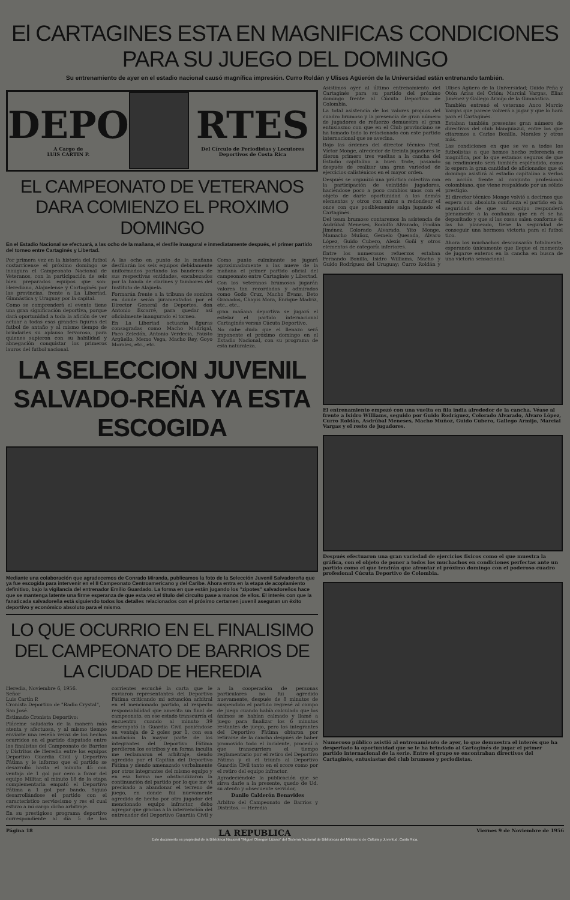El CARTAGINES ESTA EN MAGNIFICAS CONDICIONES PARA SU JUEGO DEL DOMINGO
Su entrenamiento de ayer en el estadio nacional causó magnífica impresión. Curro Roldán y Ulises Agüerón de la Universidad están entrenando también.
DEPO
A Cargo de
LUIS CARTIN P.
RTES
Del Círculo de Periodistas y Locutores Deportivos de Costa Rica
EL CAMPEONATO DE VETERANOS DARA COMIENZO EL PROXIMO DOMINGO
En el Estadio Nacional se efectuará, a las ocho de la mañana, el desfile inaugural e inmediatamente después, el primer partido del torneo entre Cartaginés y Libertad.
Por primera vez en la historia del futbol costarricense el próximo domingo se inaugura el Campeonato Nacional de Veteranos, con la participación de seis bien preparados equipos que son: Herediano, Alajuelense y Cartaginés por las provincias, frente a La Libertad, Gimnástica y Uruguay por la capital.
Como se comprenderá el evento tiene una gran significación deportiva, porque dará oportunidad a toda la afición de ver actuar a todas esas grandes figuras del futbol de antaño y al mismo tiempo de brindarles su aplauso fervoroso, para quienes supieron con su habilidad y abnegación conquistar los primeros lauros del futbol nacional.
A las ocho en punto de la mañana desfilarán los seis equipos debidamente uniformados portando las banderas de sus respectivas entidades, encabezados por la banda de clarines y tambores del Instituto de Alajuela.
Formarán frente a la tribuna de sombra en donde serán juramentados por el Director General de Deportes, don Antonio Escarré, para quedar así oficialmente inaugurado el torneo.
En La Libertad actuarán figuras consagradas como Macho Madrigal, Paco Zeledón, Antonio Verdecia, Fausto Argüello, Memo Vega, Macho Rey, Goyo Morales, etc., etc.
Como punto culminante se jugará aproximadamente a las nueve de la mañana el primer partido oficial del campeonato entre Cartaginés y Libertad.
Con los veteranos brumosos jugarán valores tan recordados y admirados como Godo Cruz, Macho Evans, Beto Granados, Chapis Mora, Enrique Madriz, etc., etc.,
gran mañana deportiva se jugará el estelar el partido internacional Cartaginés versus Cúcuta Deportivo.
No cabe duda que el llenazo será imponente el próximo domingo en el Estadio Nacional, con su programa de esta naturaleza.
LA SELECCION JUVENIL SALVADO-REÑA YA ESTA ESCOGIDA
Mediante una colaboración que agradecemos de Conrado Miranda, publicamos la foto de la Selección Juvenil Salvadoreña que ya fue escogida para intervenir en el II Campeonato Centroamericano y del Caribe. Ahora entra en la etapa de acoplamiento definitivo, bajo la vigilancia del entrenador Emilio Guardado. La forma en que están jugando los "zipotes" salvadoreños hace que se mantenga latente una firme esperanza de que esta vez el título del circuito pase a manos de ellos. El interés con que la fanaticada salvadoreña está siguiendo todos los detalles relacionados con el próximo certamen juvenil aseguran un éxito deportivo y económico absoluto para el mismo.
LO QUE OCURRIO EN EL FINALISIMO DEL CAMPEONATO DE BARRIOS DE LA CIUDAD DE HEREDIA
Heredia, Noviembre 6, 1956.
Señor
Luis Cartín P.
Cronista Deportivo de "Radio Crystal",
San José.
Estimado Cronista Deportivo:
Pláceme saludarlo de la manera más atenta y afectuosa, y al mismo tiempo enviarle una reseña veraz de los hechos ocurridos en el partido disputado entre los finalistas del Campeonato de Barrios y Distritos de Heredia entre los equipos Deportivo Guardia Civil y Deportivo Fátima y le informo que el partido se desarrolló hasta el minuto 45 con ventaja de 1 gol por cero a favor del equipo Militar, al minuto 18 de la etapa complementaria empató el Deportivo Fátima a 1 gol por bando. Siguió desarrollándose el partido con el característico nerviosismo y res el cual estuvo a mi cargo dicho arbitraje.
En su prestigioso programa deportivo correspondiente al día 5 de los corrientes escuché la carta que le enviaron representantes del Deportivo Fátima criticando mi actuación arbitral en el mencionado partido, al respecto responsabilidad que amerita un final de campeonato, en ese estado transcurría el encuentro cuando al minuto 39 desempató la Guardia Civil poniéndose en ventaja de 2 goles por 1, con esa anotación la mayor parte de los integrantes del Deportivo Fátima perdieron los estribos y en forma inculta me reclamaron el arbitraje, siendo agredido por el Capitán del Deportivo Fátima y siendo amenazado verbalmente por otros integrantes del mismo equipo y en esa forma me obstaculizaron la continuación del partido por lo que me vi precisado a abandonar el terreno de juego, en donde fui nuevamente agredido de hecho por otro jugador del mencionado equipo infractor, debo agregar que gracias a la intervención del entrenador del Deportivo Guardia Civil y a la cooperación de personas particulares no fui agredido nuevamente, después de 8 minutos de suspendido el partido regresé al campo de juego cuando había calculado que los ánimos se habían calmado y llamé a juego para finalizar los 6 minutos restantes de juego, pero los integrantes del Deportivo Fátima obtaron por retirarse de la cancha después de haber promovido todo el incidente, procedí a que transcurriera el tiempo reglamentario por el retiro del Deportivo Fátima y di el triunfo al Deportivo Guardia Civil tanto en el score como por el retiro del equipo infractor.
Agradeciéndole la publicación que se sirva darle a la presente, quedo de Ud. su atento y obsecuente servidor,
Danilo Calderón Benavides
Arbitro del Campeonato de Barrios y Distritos. — Heredia
Asistimos ayer al último entrenamiento del Cartaginés para su partido del próximo domingo frente al Cúcuta Deportivo de Colombia.
La total asistencia de los valores propios del cuadro brumoso y la presencia de gran número de jugadores de refuerzo demuestra el gran entusiasmo con que en el Club provinciano se ha tomado todo lo relacionado con este partido internacional que se avecina.
Bajo las órdenes del director técnico Prof. Víctor Monge, alrededor de treinta jugadores le dieron primero tres vueltas a la cancha del Estadio capitalino a buen trote, pasando después de realizar una gran variedad de ejercicios calisténicos en el mayor orden.
Después se organizó una práctica colectiva con la participación de veintidós jugadores, haciéndose poco a poco cambios unos con el objeto de darle oportunidad a los demás elementos y otros con miras a redondear el once con que posiblemente salga jugando el Cartaginés.
Del team brumoso contaremos la asistencia de Asdrúbal Meneses, Rodolfo Alvarado, Froilán Jiménez, Colorado Alvarado, Yito Monge, Mamacho Muñoz, Gemelo Quesada, Alvaro López, Guido Cubero, Alexis Goñi y otros elementos de categoría inferiores.
Entre los numerosos refuerzos estaban Fernando Bonilla, Isidro Williams, Macho y Guido Rodríguez del Uruguay; Curro Roldán y Ulises Agüero de la Universidad; Guido Peña y Otón Arias del Orión; Marcial Vargas, Elías Jiménez y Gallego Armijo de la Gimnástica.
También entrenó el veterano Anco Marcio Vargas que parece volverá a jugar y que lo hará para el Cartaginés.
Estaban también presentes gran número de directivos del club blanquiazul, entre los que citaremos a Carlos Bonilla, Morales y otros más.
Las condiciones en que se ve a todos los futbolistas a que hemos hecho referencia es magnífica, por lo que estamos seguros de que su rendimiento será también espléndido, como lo espera la gran cantidad de aficionados que el domingo asistirá al estadio capitalino a verlos en acción frente al conjunto profesional colombiano, que viene respaldado por un sólido prestigio.
El director técnico Monge volvió a decirnos que espera con absoluta confianza el partido en la seguridad de que su equipo responderá plenamente a la confianza que en él se ha depositado y que si las cosas salen conforme él las ha planeado, tiene la seguridad de conseguir una hermosa victoria para el futbol tico.
Ahora los muchachos descansarán totalmente, esperando únicamente que llegue el momento de jugarse enteros en la cancha en busca de una victoria sensacional.
El entrenamiento empezó con una vuelta en fila india alrededor de la cancha. Véase al frente a Isidro Williams, seguido por Guido Rodríguez, Colorado Alvarado, Alvaro López, Curro Roldán, Asdrúbal Meneses, Macho Muñoz, Guido Cubero, Gallego Armijo, Marcial Vargas y el resto de jugadores.
Después efectuaron una gran variedad de ejercicios físicos como el que muestra la gráfica, con el objeto de poner a todos los muchachos en condiciones perfectas ante un partido como el que tendrán que afrontar el próximo domingo con el poderoso cuadro profesional Cúcuta Deportivo de Colombia.
Numeroso público asistió al entrenamiento de ayer, lo que demuestra el interés que ha despertado la oportunidad que se le ha brindado al Cartaginés de jugar el primer partido internacional de la serie. Entre el grupo se encontraban directivos del Cartaginés, entusiastas del club brumoso y periodistas.
Página 18 LA REPUBLICA Viernes 9 de Noviembre de 1956
Este documento es propiedad de la Biblioteca Nacional "Miguel Obregón Lizano" del Sistema Nacional de Bibliotecas del Ministerio de Cultura y Juventud, Costa Rica.